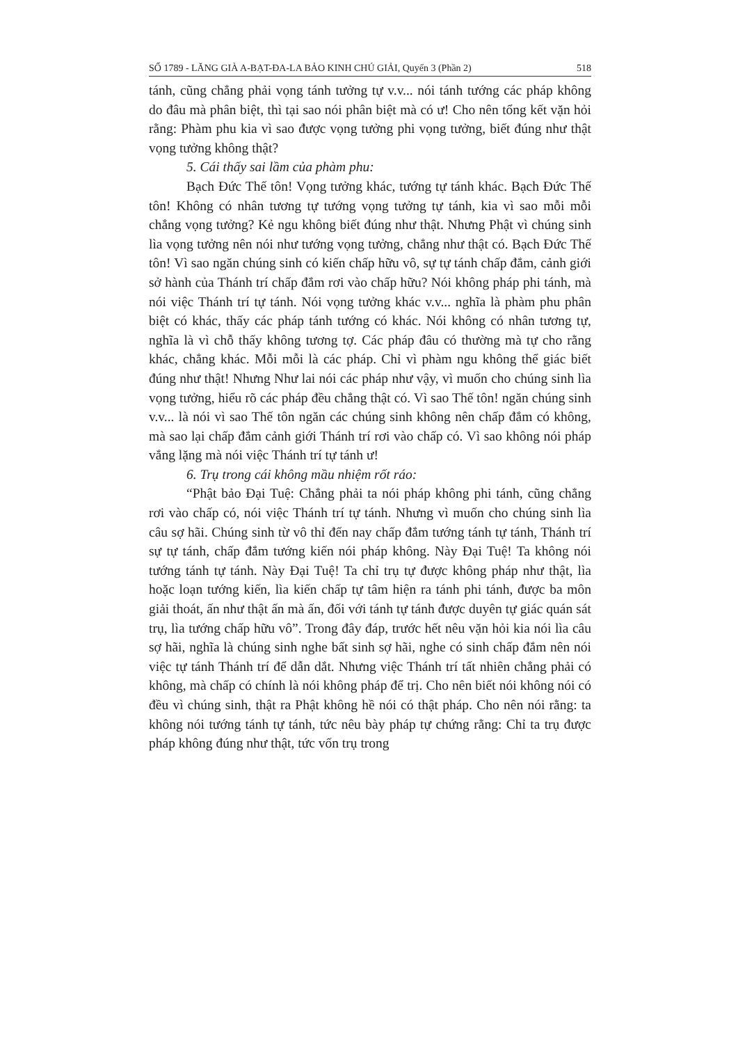SỐ 1789 - LĂNG GIÀ A-BẠT-ĐA-LA BẢO KINH CHÚ GIẢI, Quyển 3 (Phần 2) 518
tánh, cũng chẳng phải vọng tánh tưởng tự v.v... nói tánh tướng các pháp không do đâu mà phân biệt, thì tại sao nói phân biệt mà có ư! Cho nên tổng kết vặn hỏi rằng: Phàm phu kia vì sao được vọng tưởng phi vọng tưởng, biết đúng như thật vọng tưởng không thật?
5. Cái thấy sai lầm của phàm phu:
Bạch Đức Thế tôn! Vọng tưởng khác, tướng tự tánh khác. Bạch Đức Thế tôn! Không có nhân tương tự tướng vọng tưởng tự tánh, kia vì sao mỗi mỗi chẳng vọng tưởng? Kẻ ngu không biết đúng như thật. Nhưng Phật vì chúng sinh lìa vọng tưởng nên nói như tướng vọng tưởng, chẳng như thật có. Bạch Đức Thế tôn! Vì sao ngăn chúng sinh có kiến chấp hữu vô, sự tự tánh chấp đắm, cảnh giới sở hành của Thánh trí chấp đắm rơi vào chấp hữu? Nói không pháp phi tánh, mà nói việc Thánh trí tự tánh. Nói vọng tưởng khác v.v... nghĩa là phàm phu phân biệt có khác, thấy các pháp tánh tướng có khác. Nói không có nhân tương tự, nghĩa là vì chỗ thấy không tương tợ. Các pháp đâu có thường mà tự cho rằng khác, chẳng khác. Mỗi mỗi là các pháp. Chỉ vì phàm ngu không thể giác biết đúng như thật! Nhưng Như lai nói các pháp như vậy, vì muốn cho chúng sinh lìa vọng tưởng, hiểu rõ các pháp đều chẳng thật có. Vì sao Thế tôn! ngăn chúng sinh v.v... là nói vì sao Thế tôn ngăn các chúng sinh không nên chấp đắm có không, mà sao lại chấp đắm cảnh giới Thánh trí rơi vào chấp có. Vì sao không nói pháp vắng lặng mà nói việc Thánh trí tự tánh ư!
6. Trụ trong cái không mầu nhiệm rốt ráo:
“Phật bảo Đại Tuệ: Chẳng phải ta nói pháp không phi tánh, cũng chẳng rơi vào chấp có, nói việc Thánh trí tự tánh. Nhưng vì muốn cho chúng sinh lìa câu sợ hãi. Chúng sinh từ vô thỉ đến nay chấp đắm tướng tánh tự tánh, Thánh trí sự tự tánh, chấp đắm tướng kiến nói pháp không. Này Đại Tuệ! Ta không nói tướng tánh tự tánh. Này Đại Tuệ! Ta chỉ trụ tự được không pháp như thật, lìa hoặc loạn tướng kiến, lìa kiến chấp tự tâm hiện ra tánh phi tánh, được ba môn giải thoát, ấn như thật ấn mà ấn, đối với tánh tự tánh được duyên tự giác quán sát trụ, lìa tướng chấp hữu vô”. Trong đây đáp, trước hết nêu vặn hỏi kia nói lìa câu sợ hãi, nghĩa là chúng sinh nghe bất sinh sợ hãi, nghe có sinh chấp đắm nên nói việc tự tánh Thánh trí để dẫn dắt. Nhưng việc Thánh trí tất nhiên chẳng phải có không, mà chấp có chính là nói không pháp để trị. Cho nên biết nói không nói có đều vì chúng sinh, thật ra Phật không hề nói có thật pháp. Cho nên nói rằng: ta không nói tướng tánh tự tánh, tức nêu bày pháp tự chứng rằng: Chỉ ta trụ được pháp không đúng như thật, tức vốn trụ trong